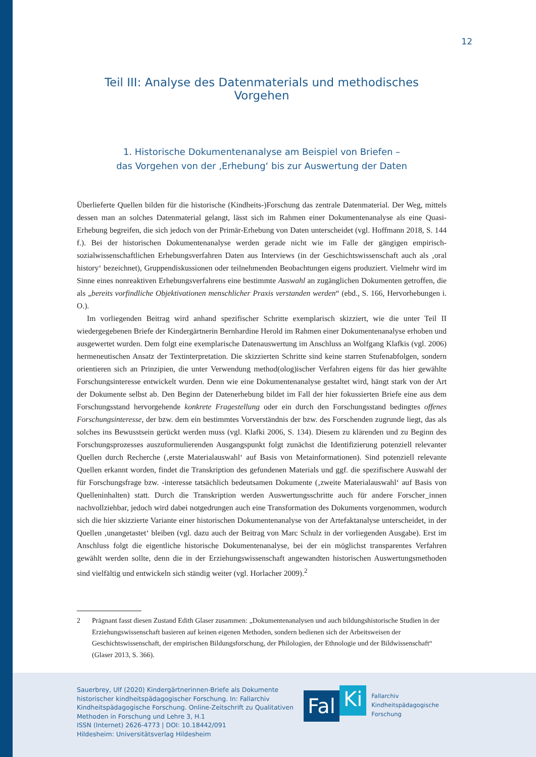12
Teil III: Analyse des Datenmaterials und methodisches Vorgehen
1. Historische Dokumentenanalyse am Beispiel von Briefen –
das Vorgehen von der ‚Erhebung‘ bis zur Auswertung der Daten
Überlieferte Quellen bilden für die historische (Kindheits-)Forschung das zentrale Datenmaterial. Der Weg, mittels dessen man an solches Datenmaterial gelangt, lässt sich im Rahmen einer Dokumentenanalyse als eine Quasi-Erhebung begreifen, die sich jedoch von der Primär-Erhebung von Daten unterscheidet (vgl. Hoffmann 2018, S. 144 f.). Bei der historischen Dokumentenanalyse werden gerade nicht wie im Falle der gängigen empirisch-sozialwissenschaftlichen Erhebungsverfahren Daten aus Interviews (in der Geschichtswissenschaft auch als ‚oral history‘ bezeichnet), Gruppendiskussionen oder teilnehmenden Beobachtungen eigens produziert. Vielmehr wird im Sinne eines nonreaktiven Erhebungsverfahrens eine bestimmte Auswahl an zugänglichen Dokumenten getroffen, die als „bereits vorfindliche Objektivationen menschlicher Praxis verstanden werden“ (ebd., S. 166, Hervorhebungen i. O.).
Im vorliegenden Beitrag wird anhand spezifischer Schritte exemplarisch skizziert, wie die unter Teil II wiedergegebenen Briefe der Kindergärtnerin Bernhardine Herold im Rahmen einer Dokumentenanalyse erhoben und ausgewertet wurden. Dem folgt eine exemplarische Datenauswertung im Anschluss an Wolfgang Klafkis (vgl. 2006) hermeneutischen Ansatz der Textinterpretation. Die skizzierten Schritte sind keine starren Stufenabfolgen, sondern orientieren sich an Prinzipien, die unter Verwendung method(olog)ischer Verfahren eigens für das hier gewählte Forschungsinteresse entwickelt wurden. Denn wie eine Dokumentenanalyse gestaltet wird, hängt stark von der Art der Dokumente selbst ab. Den Beginn der Datenerhebung bildet im Fall der hier fokussierten Briefe eine aus dem Forschungsstand hervorgehende konkrete Fragestellung oder ein durch den Forschungsstand bedingtes offenes Forschungsinteresse, der bzw. dem ein bestimmtes Vorverständnis der bzw. des Forschenden zugrunde liegt, das als solches ins Bewusstsein gerückt werden muss (vgl. Klafki 2006, S. 134). Diesem zu klärenden und zu Beginn des Forschungsprozesses auszuformulierenden Ausgangspunkt folgt zunächst die Identifizierung potenziell relevanter Quellen durch Recherche (‚erste Materialauswahl‘ auf Basis von Metainformationen). Sind potenziell relevante Quellen erkannt worden, findet die Transkription des gefundenen Materials und ggf. die spezifischere Auswahl der für Forschungsfrage bzw. -interesse tatsächlich bedeutsamen Dokumente (‚zweite Materialauswahl‘ auf Basis von Quelleninhalten) statt. Durch die Transkription werden Auswertungsschritte auch für andere Forscher_innen nachvollziehbar, jedoch wird dabei notgedrungen auch eine Transformation des Dokuments vorgenommen, wodurch sich die hier skizzierte Variante einer historischen Dokumentenanalyse von der Artefaktanalyse unterscheidet, in der Quellen ‚unangetastet‘ bleiben (vgl. dazu auch der Beitrag von Marc Schulz in der vorliegenden Ausgabe). Erst im Anschluss folgt die eigentliche historische Dokumentenanalyse, bei der ein möglichst transparentes Verfahren gewählt werden sollte, denn die in der Erziehungswissenschaft angewandten historischen Auswertungsmethoden sind vielfältig und entwickeln sich ständig weiter (vgl. Horlacher 2009).<sup>2</sup>
2 Prägnant fasst diesen Zustand Edith Glaser zusammen: „Dokumentenanalysen und auch bildungshistorische Studien in der Erziehungswissenschaft basieren auf keinen eigenen Methoden, sondern bedienen sich der Arbeitsweisen der Geschichtswissenschaft, der empirischen Bildungsforschung, der Philologien, der Ethnologie und der Bildwissenschaft“ (Glaser 2013, S. 366).
Sauerbrey, Ulf (2020) Kindergärtnerinnen-Briefe als Dokumente
historischer kindheitspädagogischer Forschung. In: Fallarchiv
Kindheitspädagogische Forschung. Online-Zeitschrift zu Qualitativen
Methoden in Forschung und Lehre 3, H.1
ISSN (Internet) 2626-4773 | DOI: 10.18442/091
Hildesheim: Universitätsverlag Hildesheim
Fal
Ki
Fallarchiv
Kindheitspädagogische
Forschung